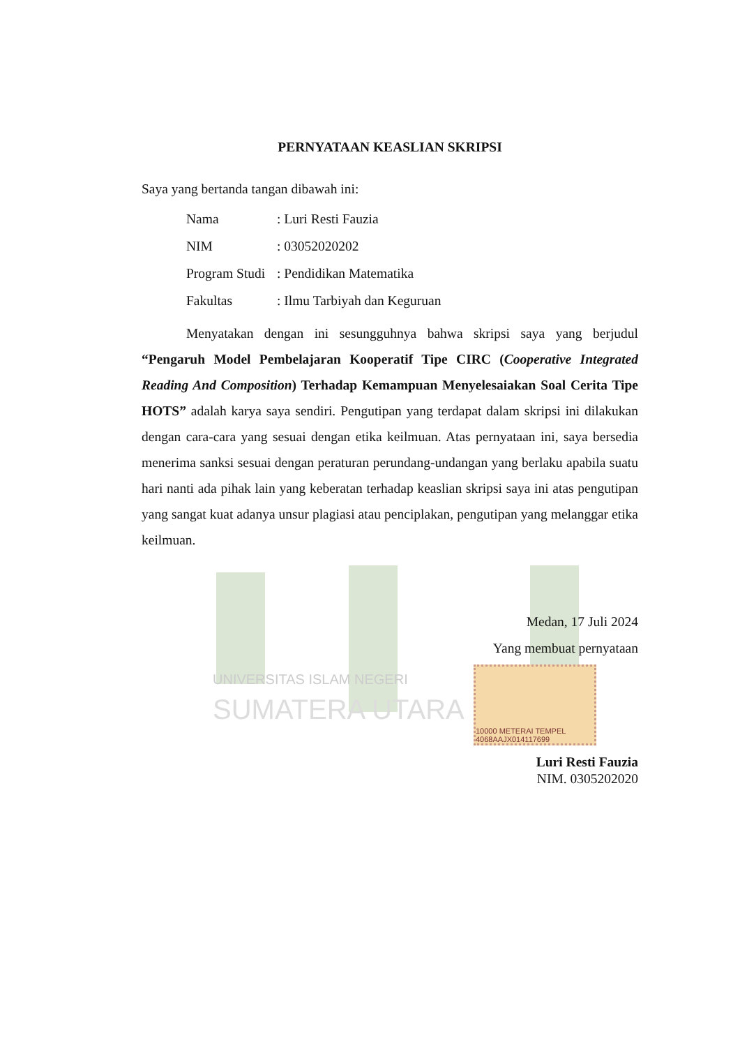UNIVERSITAS ISLAM NEGERI
SUMATERA UTARA
PERNYATAAN KEASLIAN SKRIPSI
Saya yang bertanda tangan dibawah ini:
| Nama | : Luri Resti Fauzia |
| NIM | : 03052020202 |
| Program Studi | : Pendidikan Matematika |
| Fakultas | : Ilmu Tarbiyah dan Keguruan |
Menyatakan dengan ini sesungguhnya bahwa skripsi saya yang berjudul “Pengaruh Model Pembelajaran Kooperatif Tipe CIRC (Cooperative Integrated Reading And Composition) Terhadap Kemampuan Menyelesaiakan Soal Cerita Tipe HOTS” adalah karya saya sendiri. Pengutipan yang terdapat dalam skripsi ini dilakukan dengan cara-cara yang sesuai dengan etika keilmuan. Atas pernyataan ini, saya bersedia menerima sanksi sesuai dengan peraturan perundang-undangan yang berlaku apabila suatu hari nanti ada pihak lain yang keberatan terhadap keaslian skripsi saya ini atas pengutipan yang sangat kuat adanya unsur plagiasi atau penciplakan, pengutipan yang melanggar etika keilmuan.
Medan, 17 Juli 2024
Yang membuat pernyataan
10000 METERAI TEMPEL 4068AAJX014117699
Luri Resti Fauzia
NIM. 0305202020